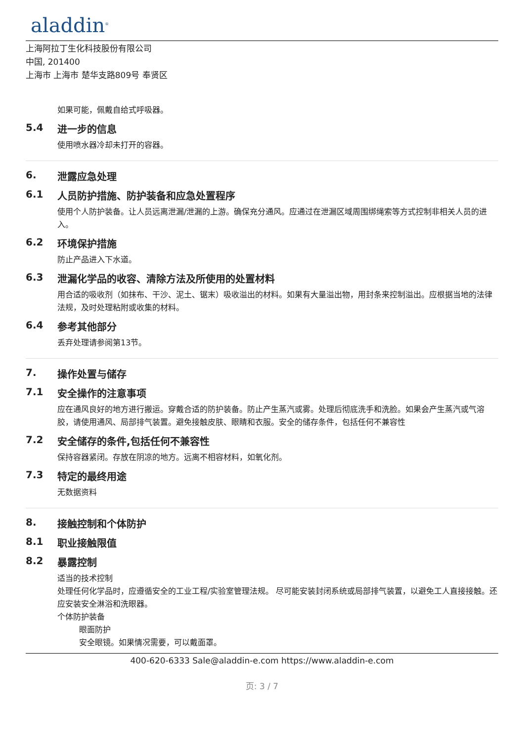aladdin<sup>®</sup>
上海阿拉丁生化科技股份有限公司
中国, 201400
上海市 上海市 楚华支路809号 奉贤区
如果可能，佩戴自给式呼吸器。
5.4 进一步的信息
使用喷水器冷却未打开的容器。
6. 泄露应急处理
6.1 人员防护措施、防护装备和应急处置程序
使用个人防护装备。让人员远离泄漏/泄漏的上游。确保充分通风。应通过在泄漏区域周围绑绳索等方式控制非相关人员的进入。
6.2 环境保护措施
防止产品进入下水道。
6.3 泄漏化学品的收容、清除方法及所使用的处置材料
用合适的吸收剂（如抹布、干沙、泥土、锯末）吸收溢出的材料。如果有大量溢出物，用封条来控制溢出。应根据当地的法律法规，及时处理粘附或收集的材料。
6.4 参考其他部分
丢弃处理请参阅第13节。
7. 操作处置与储存
7.1 安全操作的注意事项
应在通风良好的地方进行搬运。穿戴合适的防护装备。防止产生蒸汽或雾。处理后彻底洗手和洗脸。如果会产生蒸汽或气溶胶，请使用通风、局部排气装置。避免接触皮肤、眼睛和衣服。安全的储存条件，包括任何不兼容性
7.2 安全储存的条件,包括任何不兼容性
保持容器紧闭。存放在阴凉的地方。远离不相容材料，如氧化剂。
7.3 特定的最终用途
无数据资料
8. 接触控制和个体防护
8.1 职业接触限值
8.2 暴露控制
适当的技术控制
处理任何化学品时，应遵循安全的工业工程/实验室管理法规。 尽可能安装封闭系统或局部排气装置，以避免工人直接接触。还应安装安全淋浴和洗眼器。
个体防护装备
眼面防护
安全眼镜。如果情况需要，可以戴面罩。
400-620-6333 Sale@aladdin-e.com https://www.aladdin-e.com
页: 3 / 7